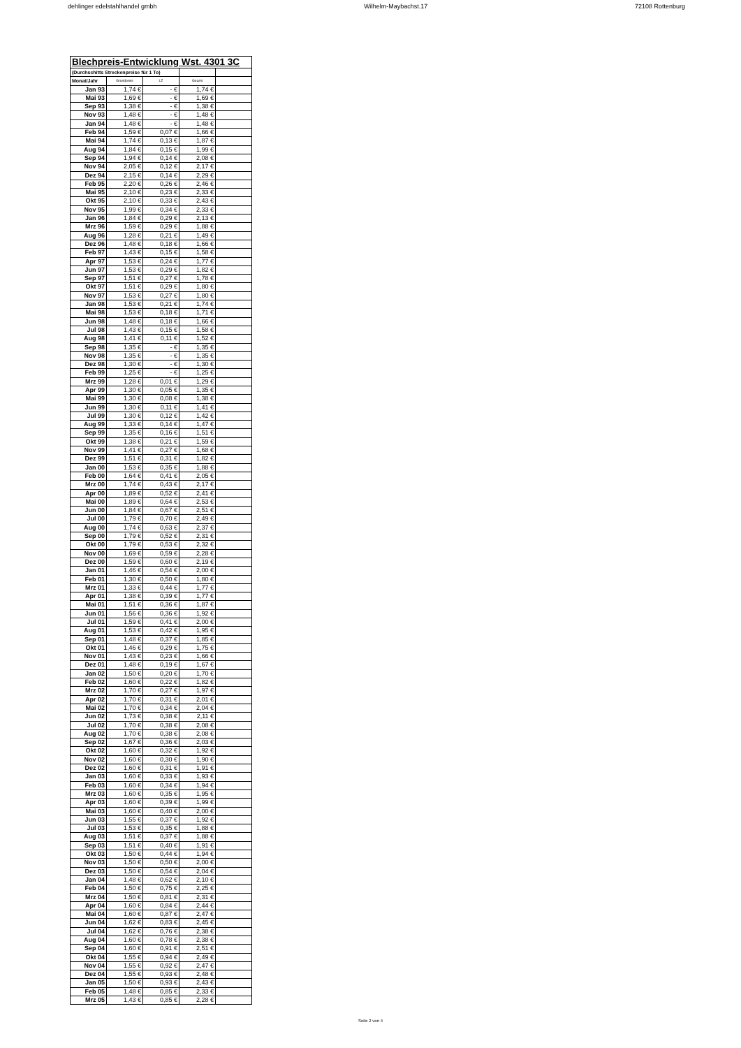dehlinger edelstahlhandel gmbh Wilhelm-Maybachst.17 72108 Rottenburg
| Blechpreis-Entwicklung Wst. 4301 3C | | | | |
| --- | --- | --- | --- | --- |
| (Durchschitts Streckenpreise für 1 To) | | | | |
| Monat/Jahr | Grundpreis | LZ | Geamt | |
| Jan 93 | 1,74 € | - € | 1,74 € | |
| Mai 93 | 1,69 € | - € | 1,69 € | |
| Sep 93 | 1,38 € | - € | 1,38 € | |
| Nov 93 | 1,48 € | - € | 1,48 € | |
| Jan 94 | 1,48 € | - € | 1,48 € | |
| Feb 94 | 1,59 € | 0,07 € | 1,66 € | |
| Mai 94 | 1,74 € | 0,13 € | 1,87 € | |
| Aug 94 | 1,84 € | 0,15 € | 1,99 € | |
| Sep 94 | 1,94 € | 0,14 € | 2,08 € | |
| Nov 94 | 2,05 € | 0,12 € | 2,17 € | |
| Dez 94 | 2,15 € | 0,14 € | 2,29 € | |
| Feb 95 | 2,20 € | 0,26 € | 2,46 € | |
| Mai 95 | 2,10 € | 0,23 € | 2,33 € | |
| Okt 95 | 2,10 € | 0,33 € | 2,43 € | |
| Nov 95 | 1,99 € | 0,34 € | 2,33 € | |
| Jan 96 | 1,84 € | 0,29 € | 2,13 € | |
| Mrz 96 | 1,59 € | 0,29 € | 1,88 € | |
| Aug 96 | 1,28 € | 0,21 € | 1,49 € | |
| Dez 96 | 1,48 € | 0,18 € | 1,66 € | |
| Feb 97 | 1,43 € | 0,15 € | 1,58 € | |
| Apr 97 | 1,53 € | 0,24 € | 1,77 € | |
| Jun 97 | 1,53 € | 0,29 € | 1,82 € | |
| Sep 97 | 1,51 € | 0,27 € | 1,78 € | |
| Okt 97 | 1,51 € | 0,29 € | 1,80 € | |
| Nov 97 | 1,53 € | 0,27 € | 1,80 € | |
| Jan 98 | 1,53 € | 0,21 € | 1,74 € | |
| Mai 98 | 1,53 € | 0,18 € | 1,71 € | |
| Jun 98 | 1,48 € | 0,18 € | 1,66 € | |
| Jul 98 | 1,43 € | 0,15 € | 1,58 € | |
| Aug 98 | 1,41 € | 0,11 € | 1,52 € | |
| Sep 98 | 1,35 € | - € | 1,35 € | |
| Nov 98 | 1,35 € | - € | 1,35 € | |
| Dez 98 | 1,30 € | - € | 1,30 € | |
| Feb 99 | 1,25 € | - € | 1,25 € | |
| Mrz 99 | 1,28 € | 0,01 € | 1,29 € | |
| Apr 99 | 1,30 € | 0,05 € | 1,35 € | |
| Mai 99 | 1,30 € | 0,08 € | 1,38 € | |
| Jun 99 | 1,30 € | 0,11 € | 1,41 € | |
| Jul 99 | 1,30 € | 0,12 € | 1,42 € | |
| Aug 99 | 1,33 € | 0,14 € | 1,47 € | |
| Sep 99 | 1,35 € | 0,16 € | 1,51 € | |
| Okt 99 | 1,38 € | 0,21 € | 1,59 € | |
| Nov 99 | 1,41 € | 0,27 € | 1,68 € | |
| Dez 99 | 1,51 € | 0,31 € | 1,82 € | |
| Jan 00 | 1,53 € | 0,35 € | 1,88 € | |
| Feb 00 | 1,64 € | 0,41 € | 2,05 € | |
| Mrz 00 | 1,74 € | 0,43 € | 2,17 € | |
| Apr 00 | 1,89 € | 0,52 € | 2,41 € | |
| Mai 00 | 1,89 € | 0,64 € | 2,53 € | |
| Jun 00 | 1,84 € | 0,67 € | 2,51 € | |
| Jul 00 | 1,79 € | 0,70 € | 2,49 € | |
| Aug 00 | 1,74 € | 0,63 € | 2,37 € | |
| Sep 00 | 1,79 € | 0,52 € | 2,31 € | |
| Okt 00 | 1,79 € | 0,53 € | 2,32 € | |
| Nov 00 | 1,69 € | 0,59 € | 2,28 € | |
| Dez 00 | 1,59 € | 0,60 € | 2,19 € | |
| Jan 01 | 1,46 € | 0,54 € | 2,00 € | |
| Feb 01 | 1,30 € | 0,50 € | 1,80 € | |
| Mrz 01 | 1,33 € | 0,44 € | 1,77 € | |
| Apr 01 | 1,38 € | 0,39 € | 1,77 € | |
| Mai 01 | 1,51 € | 0,36 € | 1,87 € | |
| Jun 01 | 1,56 € | 0,36 € | 1,92 € | |
| Jul 01 | 1,59 € | 0,41 € | 2,00 € | |
| Aug 01 | 1,53 € | 0,42 € | 1,95 € | |
| Sep 01 | 1,48 € | 0,37 € | 1,85 € | |
| Okt 01 | 1,46 € | 0,29 € | 1,75 € | |
| Nov 01 | 1,43 € | 0,23 € | 1,66 € | |
| Dez 01 | 1,48 € | 0,19 € | 1,67 € | |
| Jan 02 | 1,50 € | 0,20 € | 1,70 € | |
| Feb 02 | 1,60 € | 0,22 € | 1,82 € | |
| Mrz 02 | 1,70 € | 0,27 € | 1,97 € | |
| Apr 02 | 1,70 € | 0,31 € | 2,01 € | |
| Mai 02 | 1,70 € | 0,34 € | 2,04 € | |
| Jun 02 | 1,73 € | 0,38 € | 2,11 € | |
| Jul 02 | 1,70 € | 0,38 € | 2,08 € | |
| Aug 02 | 1,70 € | 0,38 € | 2,08 € | |
| Sep 02 | 1,67 € | 0,36 € | 2,03 € | |
| Okt 02 | 1,60 € | 0,32 € | 1,92 € | |
| Nov 02 | 1,60 € | 0,30 € | 1,90 € | |
| Dez 02 | 1,60 € | 0,31 € | 1,91 € | |
| Jan 03 | 1,60 € | 0,33 € | 1,93 € | |
| Feb 03 | 1,60 € | 0,34 € | 1,94 € | |
| Mrz 03 | 1,60 € | 0,35 € | 1,95 € | |
| Apr 03 | 1,60 € | 0,39 € | 1,99 € | |
| Mai 03 | 1,60 € | 0,40 € | 2,00 € | |
| Jun 03 | 1,55 € | 0,37 € | 1,92 € | |
| Jul 03 | 1,53 € | 0,35 € | 1,88 € | |
| Aug 03 | 1,51 € | 0,37 € | 1,88 € | |
| Sep 03 | 1,51 € | 0,40 € | 1,91 € | |
| Okt 03 | 1,50 € | 0,44 € | 1,94 € | |
| Nov 03 | 1,50 € | 0,50 € | 2,00 € | |
| Dez 03 | 1,50 € | 0,54 € | 2,04 € | |
| Jan 04 | 1,48 € | 0,62 € | 2,10 € | |
| Feb 04 | 1,50 € | 0,75 € | 2,25 € | |
| Mrz 04 | 1,50 € | 0,81 € | 2,31 € | |
| Apr 04 | 1,60 € | 0,84 € | 2,44 € | |
| Mai 04 | 1,60 € | 0,87 € | 2,47 € | |
| Jun 04 | 1,62 € | 0,83 € | 2,45 € | |
| Jul 04 | 1,62 € | 0,76 € | 2,38 € | |
| Aug 04 | 1,60 € | 0,78 € | 2,38 € | |
| Sep 04 | 1,60 € | 0,91 € | 2,51 € | |
| Okt 04 | 1,55 € | 0,94 € | 2,49 € | |
| Nov 04 | 1,55 € | 0,92 € | 2,47 € | |
| Dez 04 | 1,55 € | 0,93 € | 2,48 € | |
| Jan 05 | 1,50 € | 0,93 € | 2,43 € | |
| Feb 05 | 1,48 € | 0,85 € | 2,33 € | |
| Mrz 05 | 1,43 € | 0,85 € | 2,28 € | |
Seite 2 von 4